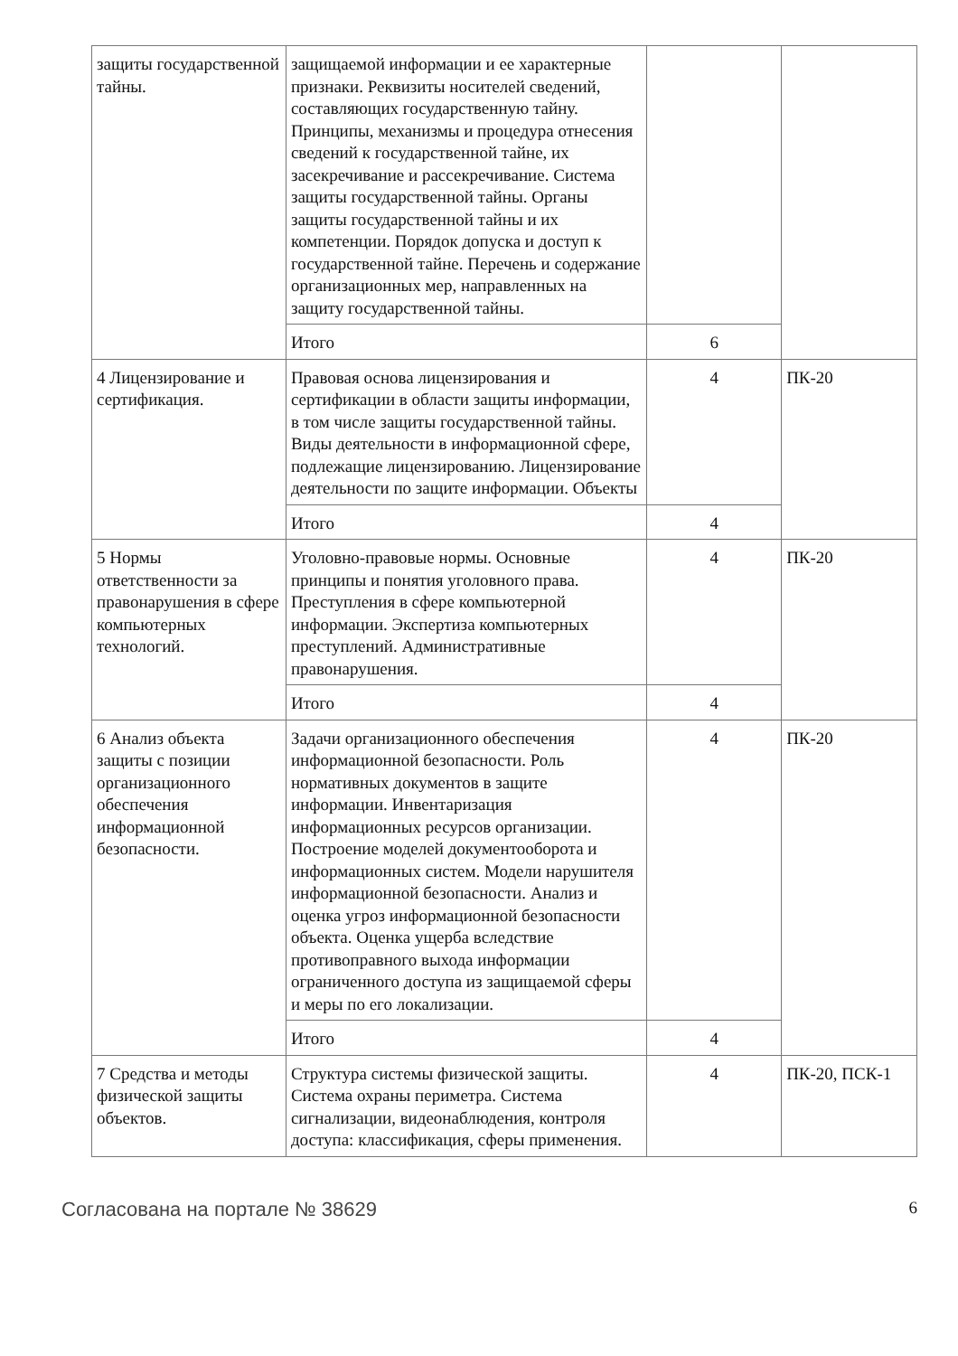| защиты государственной тайны. | защищаемой информации и ее характерные признаки. Реквизиты носителей сведений, составляющих государственную тайну. Принципы, механизмы и процедура отнесения сведений к государственной тайне, их засекречивание и рассекречивание. Система защиты государственной тайны. Органы защиты государственной тайны и их компетенции. Порядок допуска и доступ к государственной тайне. Перечень и содержание организационных мер, направленных на защиту государственной тайны. | | |
| | Итого | 6 | |
| 4 Лицензирование и сертификация. | Правовая основа лицензирования и сертификации в области защиты информации, в том числе защиты государственной тайны. Виды деятельности в информационной сфере, подлежащие лицензированию. Лицензирование деятельности по защите информации. Объекты | 4 | ПК-20 |
| | Итого | 4 | |
| 5 Нормы ответственности за правонарушения в сфере компьютерных технологий. | Уголовно-правовые нормы. Основные принципы и понятия уголовного права. Преступления в сфере компьютерной информации. Экспертиза компьютерных преступлений. Административные правонарушения. | 4 | ПК-20 |
| | Итого | 4 | |
| 6 Анализ объекта защиты с позиции организационного обеспечения информационной безопасности. | Задачи организационного обеспечения информационной безопасности. Роль нормативных документов в защите информации. Инвентаризация информационных ресурсов организации. Построение моделей документооборота и информационных систем. Модели нарушителя информационной безопасности. Анализ и оценка угроз информационной безопасности объекта. Оценка ущерба вследствие противоправного выхода информации ограниченного доступа из защищаемой сферы и меры по его локализации. | 4 | ПК-20 |
| | Итого | 4 | |
| 7 Средства и методы физической защиты объектов. | Структура системы физической защиты. Система охраны периметра. Система сигнализации, видеонаблюдения, контроля доступа: классификация, сферы применения. | 4 | ПК-20, ПСК-1 |
Согласована на портале № 38629 6